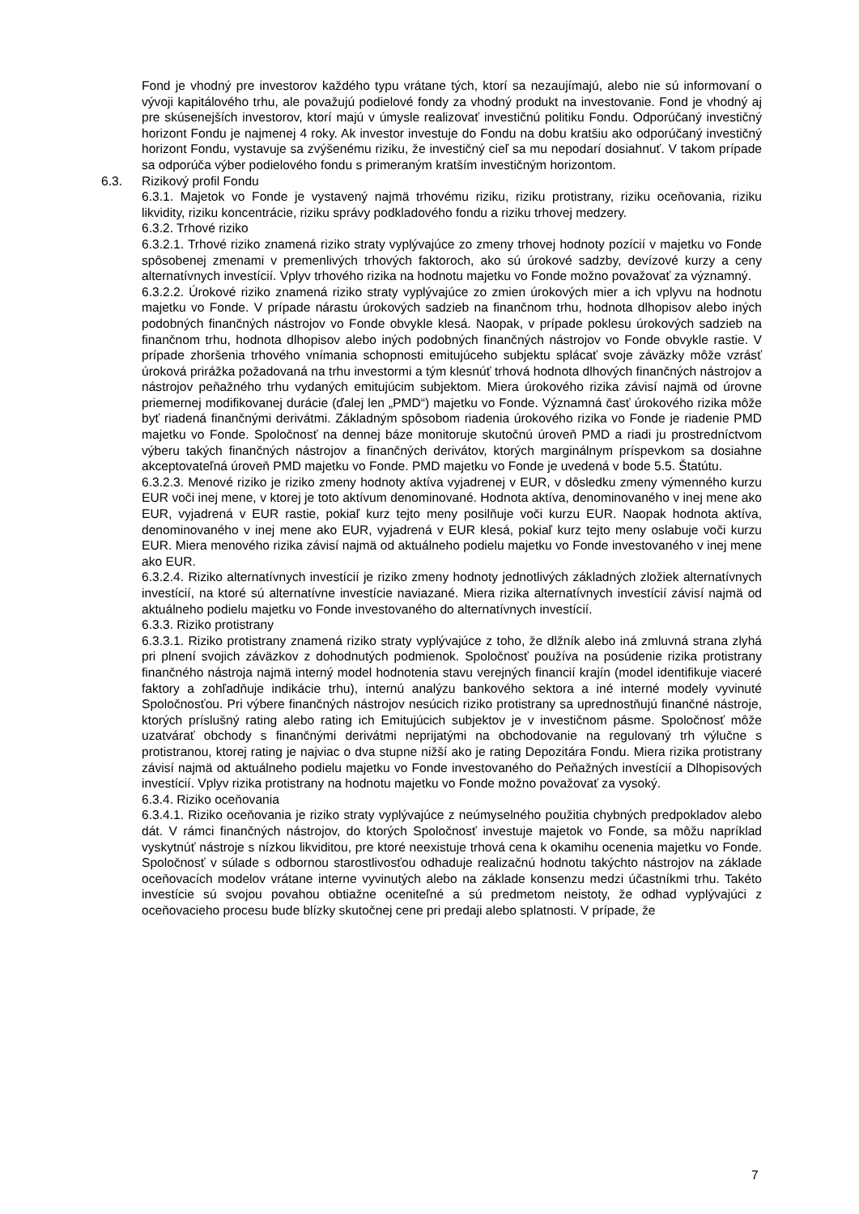Fond je vhodný pre investorov každého typu vrátane tých, ktorí sa nezaujímajú, alebo nie sú informovaní o vývoji kapitálového trhu, ale považujú podielové fondy za vhodný produkt na investovanie. Fond je vhodný aj pre skúsenejších investorov, ktorí majú v úmysle realizovať investičnú politiku Fondu. Odporúčaný investičný horizont Fondu je najmenej 4 roky. Ak investor investuje do Fondu na dobu kratšiu ako odporúčaný investičný horizont Fondu, vystavuje sa zvýšenému riziku, že investičný cieľ sa mu nepodarí dosiahnuť. V takom prípade sa odporúča výber podielového fondu s primeraným kratším investičným horizontom.
6.3. Rizikový profil Fondu
6.3.1. Majetok vo Fonde je vystavený najmä trhovému riziku, riziku protistrany, riziku oceňovania, riziku likvidity, riziku koncentrácie, riziku správy podkladového fondu a riziku trhovej medzery.
6.3.2. Trhové riziko
6.3.2.1. Trhové riziko znamená riziko straty vyplývajúce zo zmeny trhovej hodnoty pozícií v majetku vo Fonde spôsobenej zmenami v premenlivých trhových faktoroch, ako sú úrokové sadzby, devízové kurzy a ceny alternatívnych investícií. Vplyv trhového rizika na hodnotu majetku vo Fonde možno považovať za významný.
6.3.2.2. Úrokové riziko znamená riziko straty vyplývajúce zo zmien úrokových mier a ich vplyvu na hodnotu majetku vo Fonde. V prípade nárastu úrokových sadzieb na finančnom trhu, hodnota dlhopisov alebo iných podobných finančných nástrojov vo Fonde obvykle klesá. Naopak, v prípade poklesu úrokových sadzieb na finančnom trhu, hodnota dlhopisov alebo iných podobných finančných nástrojov vo Fonde obvykle rastie. V prípade zhoršenia trhového vnímania schopnosti emitujúceho subjektu splácať svoje záväzky môže vzrásť úroková prirážka požadovaná na trhu investormi a tým klesnúť trhová hodnota dlhových finančných nástrojov a nástrojov peňažného trhu vydaných emitujúcim subjektom. Miera úrokového rizika závisí najmä od úrovne priemernej modifikovanej durácie (ďalej len „PMD“) majetku vo Fonde. Významná časť úrokového rizika môže byť riadená finančnými derivátmi. Základným spôsobom riadenia úrokového rizika vo Fonde je riadenie PMD majetku vo Fonde. Spoločnosť na dennej báze monitoruje skutočnú úroveň PMD a riadi ju prostredníctvom výberu takých finančných nástrojov a finančných derivátov, ktorých marginálnym príspevkom sa dosiahne akceptovateľná úroveň PMD majetku vo Fonde. PMD majetku vo Fonde je uvedená v bode 5.5. Štatútu.
6.3.2.3. Menové riziko je riziko zmeny hodnoty aktíva vyjadrenej v EUR, v dôsledku zmeny výmenného kurzu EUR voči inej mene, v ktorej je toto aktívum denominované. Hodnota aktíva, denominovaného v inej mene ako EUR, vyjadrená v EUR rastie, pokiaľ kurz tejto meny posilňuje voči kurzu EUR. Naopak hodnota aktíva, denominovaného v inej mene ako EUR, vyjadrená v EUR klesá, pokiaľ kurz tejto meny oslabuje voči kurzu EUR. Miera menového rizika závisí najmä od aktuálneho podielu majetku vo Fonde investovaného v inej mene ako EUR.
6.3.2.4. Riziko alternatívnych investícií je riziko zmeny hodnoty jednotlivých základných zložiek alternatívnych investícií, na ktoré sú alternatívne investície naviazané. Miera rizika alternatívnych investícií závisí najmä od aktuálneho podielu majetku vo Fonde investovaného do alternatívnych investícií.
6.3.3. Riziko protistrany
6.3.3.1. Riziko protistrany znamená riziko straty vyplývajúce z toho, že dlžník alebo iná zmluvná strana zlyhá pri plnení svojich záväzkov z dohodnutých podmienok. Spoločnosť používa na posúdenie rizika protistrany finančného nástroja najmä interný model hodnotenia stavu verejných financií krajín (model identifikuje viaceré faktory a zohľadňuje indikácie trhu), internú analýzu bankového sektora a iné interné modely vyvinuté Spoločnosťou. Pri výbere finančných nástrojov nesúcich riziko protistrany sa uprednostňujú finančné nástroje, ktorých príslušný rating alebo rating ich Emitujúcich subjektov je v investičnom pásme. Spoločnosť môže uzatvárať obchody s finančnými derivátmi neprijatými na obchodovanie na regulovaný trh výlučne s protistranou, ktorej rating je najviac o dva stupne nižší ako je rating Depozitára Fondu. Miera rizika protistrany závisí najmä od aktuálneho podielu majetku vo Fonde investovaného do Peňažných investícií a Dlhopisových investícií. Vplyv rizika protistrany na hodnotu majetku vo Fonde možno považovať za vysoký.
6.3.4. Riziko oceňovania
6.3.4.1. Riziko oceňovania je riziko straty vyplývajúce z neúmyselného použitia chybných predpokladov alebo dát. V rámci finančných nástrojov, do ktorých Spoločnosť investuje majetok vo Fonde, sa môžu napríklad vyskytnúť nástroje s nízkou likviditou, pre ktoré neexistuje trhová cena k okamihu ocenenia majetku vo Fonde. Spoločnosť v súlade s odbornou starostlivosťou odhaduje realizačnú hodnotu takýchto nástrojov na základe oceňovacích modelov vrátane interne vyvinutých alebo na základe konsenzu medzi účastníkmi trhu. Takéto investície sú svojou povahou obtiažne oceniteľné a sú predmetom neistoty, že odhad vyplývajúci z oceňovacieho procesu bude blízky skutočnej cene pri predaji alebo splatnosti. V prípade, že
7